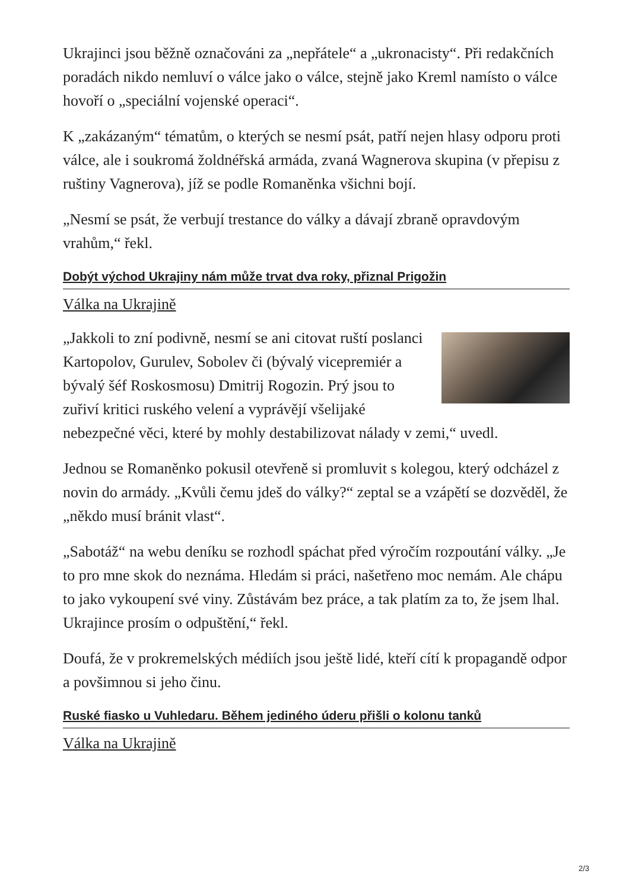Ukrajinci jsou běžně označováni za „nepřátele“ a „ukronacisty“. Při redakčních poradách nikdo nemluví o válce jako o válce, stejně jako Kreml namísto o válce hovoří o „speciální vojenské operaci“.
K „zakázaným“ tématům, o kterých se nesmí psát, patří nejen hlasy odporu proti válce, ale i soukromá žoldnéřská armáda, zvaná Wagnerova skupina (v přepisu z ruštiny Vagnerova), jíž se podle Romaněnka všichni bojí.
„Nesmí se psát, že verbují trestance do války a dávají zbraně opravdovým vrahům,“ řekl.
Dobýt východ Ukrajiny nám může trvat dva roky, přiznal Prigožin
Válka na Ukrajině
„Jakkoli to zní podivně, nesmí se ani citovat ruští poslanci Kartopolov, Gurulev, Sobolev či (bývalý vicepremiér a bývalý šéf Roskosmosu) Dmitrij Rogozin. Prý jsou to zuřiví kritici ruského velení a vyprávějí všelijaké nebezpečné věci, které by mohly destabilizovat nálady v zemi,“ uvedl.
Jednou se Romaněnko pokusil otevřeně si promluvit s kolegou, který odcházel z novin do armády. „Kvůli čemu jdeš do války?“ zeptal se a vzápětí se dozvěděl, že „někdo musí bránit vlast“.
„Sabotáž“ na webu deníku se rozhodl spáchat před výročím rozpoutání války. „Je to pro mne skok do neznáma. Hledám si práci, našetřeno moc nemám. Ale chápu to jako vykoupení své viny. Zůstávám bez práce, a tak platím za to, že jsem lhal. Ukrajince prosím o odpuštění,“ řekl.
Doufá, že v prokremelských médiích jsou ještě lidé, kteří cítí k propagandě odpor a povšimnou si jeho činu.
Ruské fiasko u Vuhledaru. Během jediného úderu přišli o kolonu tanků
Válka na Ukrajině
2/3